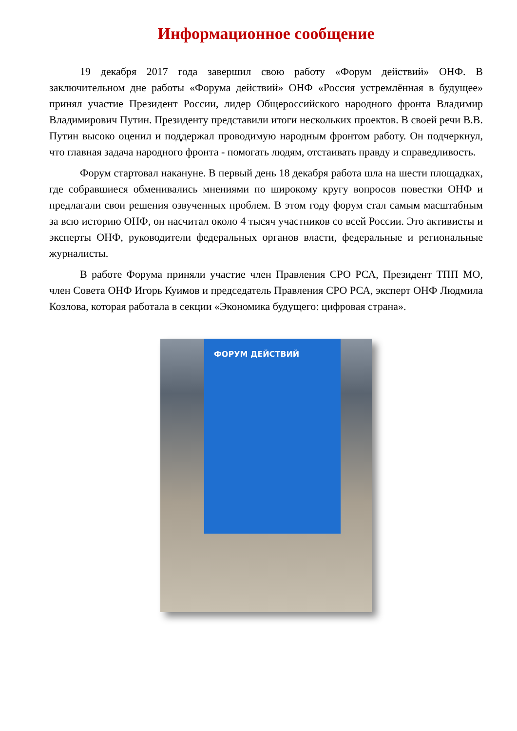Информационное сообщение
19 декабря 2017 года завершил свою работу «Форум действий» ОНФ. В заключительном дне работы «Форума действий» ОНФ «Россия устремлённая в будущее» принял участие Президент России, лидер Общероссийского народного фронта Владимир Владимирович Путин. Президенту представили итоги нескольких проектов. В своей речи В.В. Путин высоко оценил и поддержал проводимую народным фронтом работу. Он подчеркнул, что главная задача народного фронта - помогать людям, отстаивать правду и справедливость.
Форум стартовал накануне. В первый день 18 декабря работа шла на шести площадках, где собравшиеся обменивались мнениями по широкому кругу вопросов повестки ОНФ и предлагали свои решения озвученных проблем. В этом году форум стал самым масштабным за всю историю ОНФ, он насчитал около 4 тысяч участников со всей России. Это активисты и эксперты ОНФ, руководители федеральных органов власти, федеральные и региональные журналисты.
В работе Форума приняли участие член Правления СРО РСА, Президент ТПП МО, член Совета ОНФ Игорь Куимов и председатель Правления СРО РСА, эксперт ОНФ Людмила Козлова, которая работала в секции «Экономика будущего: цифровая страна».
ФОРУМ ДЕЙСТВИЙ